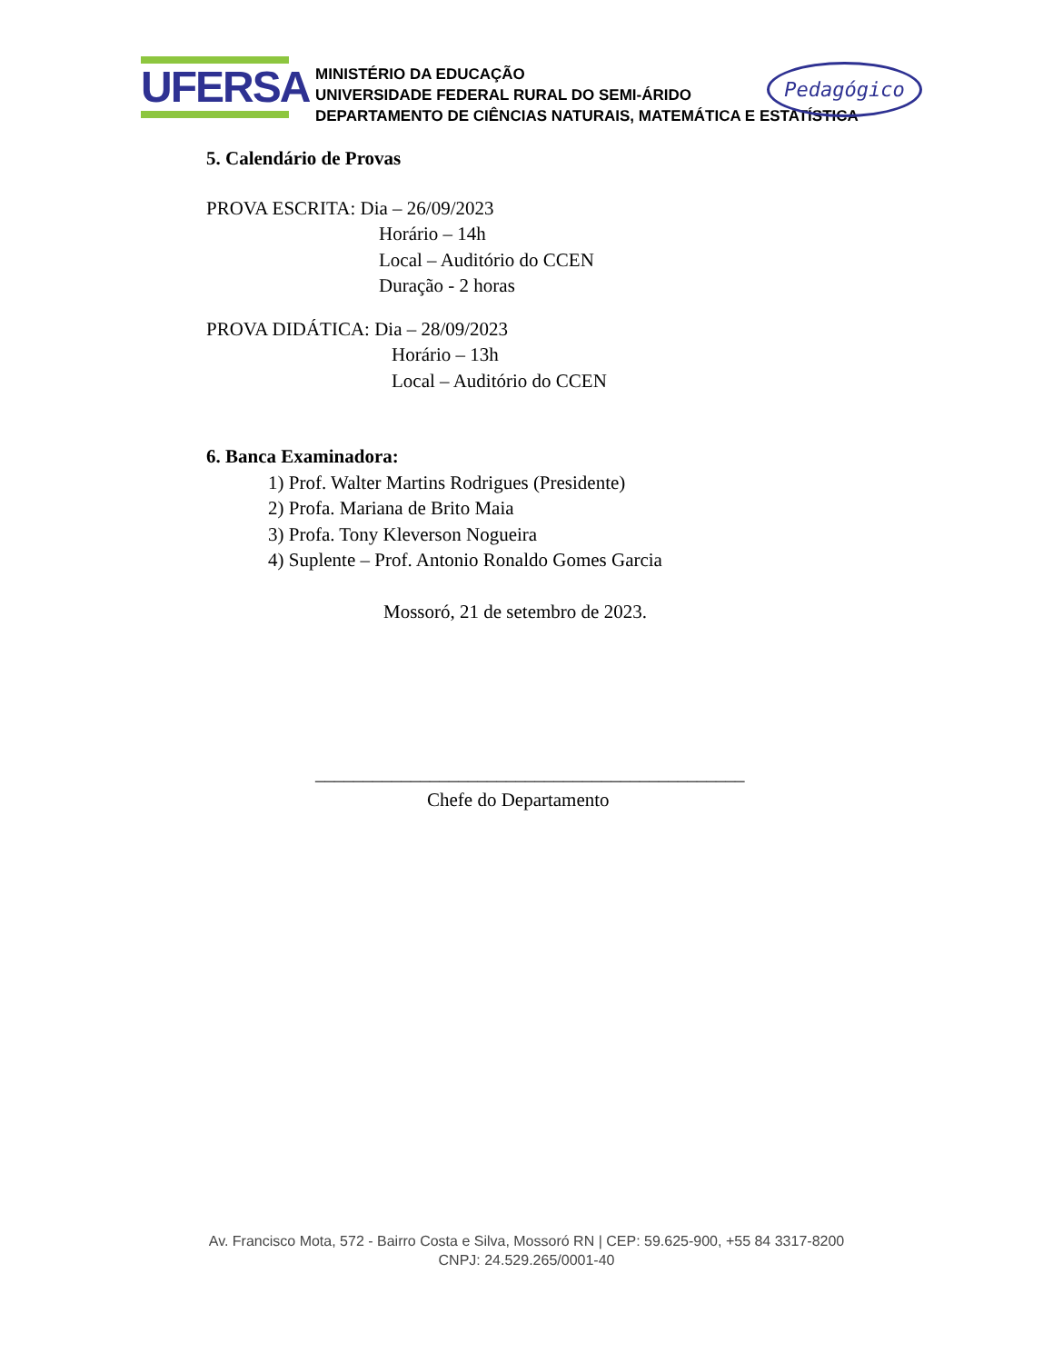UFERSA
MINISTÉRIO DA EDUCAÇÃO
UNIVERSIDADE FEDERAL RURAL DO SEMI-ÁRIDO
DEPARTAMENTO DE CIÊNCIAS NATURAIS, MATEMÁTICA E ESTATÍSTICA
Pedagógico
5. Calendário de Provas
PROVA ESCRITA: Dia – 26/09/2023
Horário – 14h
Local – Auditório do CCEN
Duração - 2 horas
PROVA DIDÁTICA: Dia – 28/09/2023
Horário – 13h
Local – Auditório do CCEN
6. Banca Examinadora:
1) Prof. Walter Martins Rodrigues (Presidente)
2) Profa. Mariana de Brito Maia
3) Profa. Tony Kleverson Nogueira
4) Suplente – Prof. Antonio Ronaldo Gomes Garcia
Mossoró, 21 de setembro de 2023.
_____________________________________________
Chefe do Departamento
Av. Francisco Mota, 572 - Bairro Costa e Silva, Mossoró RN | CEP: 59.625-900, +55 84 3317-8200
CNPJ: 24.529.265/0001-40